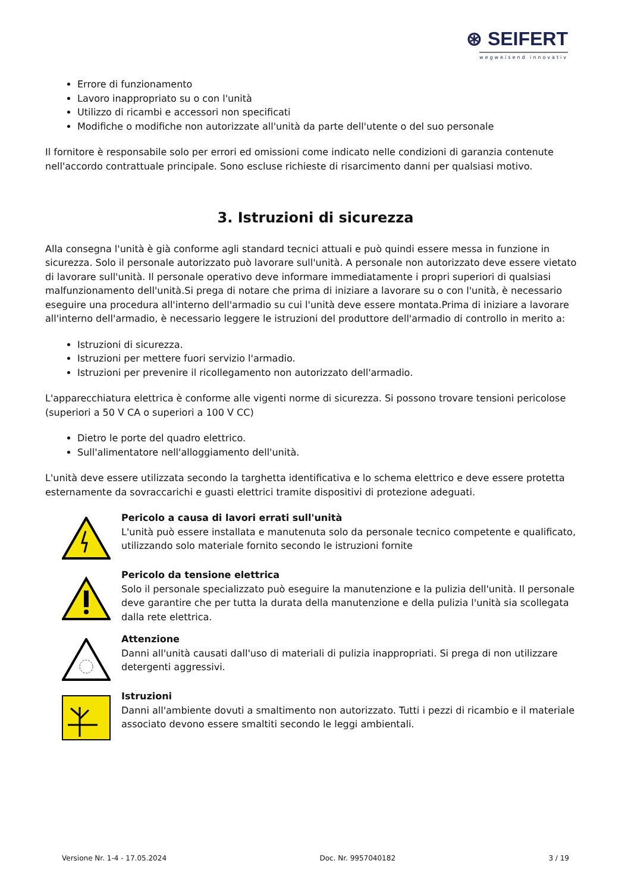⊛ SEIFERT
wegweisend innovativ
Errore di funzionamento
Lavoro inappropriato su o con l'unità
Utilizzo di ricambi e accessori non specificati
Modifiche o modifiche non autorizzate all'unità da parte dell'utente o del suo personale
Il fornitore è responsabile solo per errori ed omissioni come indicato nelle condizioni di garanzia contenute nell'accordo contrattuale principale. Sono escluse richieste di risarcimento danni per qualsiasi motivo.
3. Istruzioni di sicurezza
Alla consegna l'unità è già conforme agli standard tecnici attuali e può quindi essere messa in funzione in sicurezza. Solo il personale autorizzato può lavorare sull'unità. A personale non autorizzato deve essere vietato di lavorare sull'unità. Il personale operativo deve informare immediatamente i propri superiori di qualsiasi malfunzionamento dell'unità.Si prega di notare che prima di iniziare a lavorare su o con l'unità, è necessario eseguire una procedura all'interno dell'armadio su cui l'unità deve essere montata.Prima di iniziare a lavorare all'interno dell'armadio, è necessario leggere le istruzioni del produttore dell'armadio di controllo in merito a:
Istruzioni di sicurezza.
Istruzioni per mettere fuori servizio l'armadio.
Istruzioni per prevenire il ricollegamento non autorizzato dell'armadio.
L'apparecchiatura elettrica è conforme alle vigenti norme di sicurezza. Si possono trovare tensioni pericolose (superiori a 50 V CA o superiori a 100 V CC)
Dietro le porte del quadro elettrico.
Sull'alimentatore nell'alloggiamento dell'unità.
L'unità deve essere utilizzata secondo la targhetta identificativa e lo schema elettrico e deve essere protetta esternamente da sovraccarichi e guasti elettrici tramite dispositivi di protezione adeguati.
Pericolo a causa di lavori errati sull'unità
L'unità può essere installata e manutenuta solo da personale tecnico competente e qualificato, utilizzando solo materiale fornito secondo le istruzioni fornite
Pericolo da tensione elettrica
Solo il personale specializzato può eseguire la manutenzione e la pulizia dell'unità. Il personale deve garantire che per tutta la durata della manutenzione e della pulizia l'unità sia scollegata dalla rete elettrica.
Attenzione
Danni all'unità causati dall'uso di materiali di pulizia inappropriati. Si prega di non utilizzare detergenti aggressivi.
Istruzioni
Danni all'ambiente dovuti a smaltimento non autorizzato. Tutti i pezzi di ricambio e il materiale associato devono essere smaltiti secondo le leggi ambientali.
Versione Nr. 1-4 - 17.05.2024 Doc. Nr. 9957040182 3 / 19